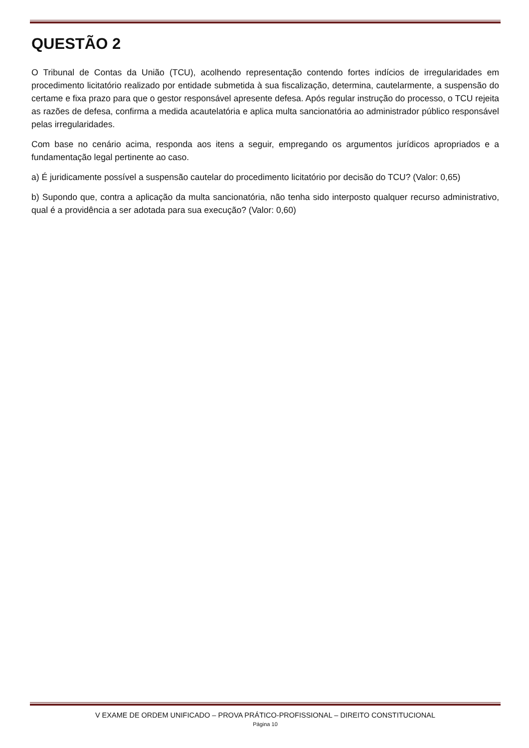QUESTÃO 2
O Tribunal de Contas da União (TCU), acolhendo representação contendo fortes indícios de irregularidades em procedimento licitatório realizado por entidade submetida à sua fiscalização, determina, cautelarmente, a suspensão do certame e fixa prazo para que o gestor responsável apresente defesa. Após regular instrução do processo, o TCU rejeita as razões de defesa, confirma a medida acautelatória e aplica multa sancionatória ao administrador público responsável pelas irregularidades.
Com base no cenário acima, responda aos itens a seguir, empregando os argumentos jurídicos apropriados e a fundamentação legal pertinente ao caso.
a) É juridicamente possível a suspensão cautelar do procedimento licitatório por decisão do TCU? (Valor: 0,65)
b) Supondo que, contra a aplicação da multa sancionatória, não tenha sido interposto qualquer recurso administrativo, qual é a providência a ser adotada para sua execução? (Valor: 0,60)
V EXAME DE ORDEM UNIFICADO – PROVA PRÁTICO-PROFISSIONAL – DIREITO CONSTITUCIONAL
Página 10